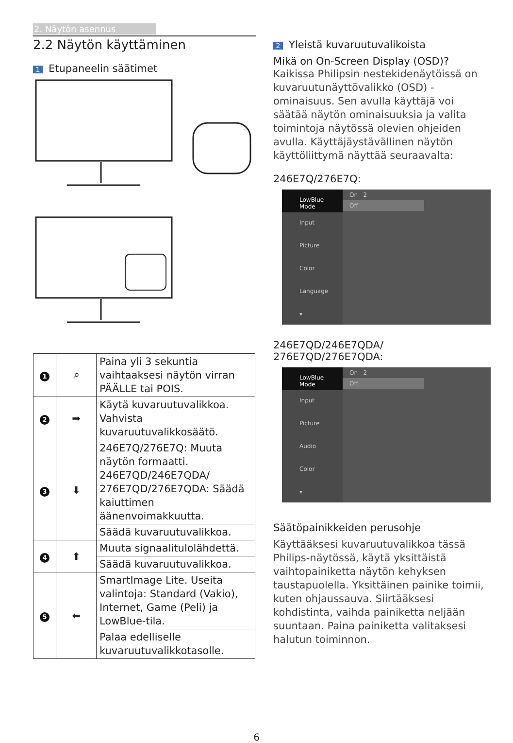2. Näytön asennus
2.2 Näytön käyttäminen
1 Etupaneelin säätimet
| 1 | ⌕ | Paina yli 3 sekuntia vaihtaaksesi näytön virran PÄÄLLE tai POIS. |
| 2 | ➡ | Käytä kuvaruutuvalikkoa. Vahvista kuvaruutuvalikkosäätö. |
| 3 | ⬇ | 246E7Q/276E7Q: Muuta näytön formaatti. 246E7QD/246E7QDA/ 276E7QD/276E7QDA: Säädä kaiuttimen äänenvoimakkuutta. |
| | | Säädä kuvaruutuvalikkoa. |
| 4 | ⬆ | Muuta signaalitulolähdettä. |
| | | Säädä kuvaruutuvalikkoa. |
| 5 | ⬅ | SmartImage Lite. Useita valintoja: Standard (Vakio), Internet, Game (Peli) ja LowBlue-tila. |
| | | Palaa edelliselle kuvaruutuvalikkotasolle. |
2 Yleistä kuvaruutuvalikoista
Mikä on On-Screen Display (OSD)?
Kaikissa Philipsin nestekidenäytöissä on kuvaruutunäyttövalikko (OSD) -ominaisuus. Sen avulla käyttäjä voi säätää näytön ominaisuuksia ja valita toimintoja näytössä olevien ohjeiden avulla. Käyttäjäystävällinen näytön käyttöliittymä näyttää seuraavalta:
246E7Q/276E7Q:
LowBlue Mode
Input
Picture
Color
Language
▾
On 2
Off
246E7QD/246E7QDA/
276E7QD/276E7QDA:
LowBlue Mode
Input
Picture
Audio
Color
▾
On 2
Off
Säätöpainikkeiden perusohje
Käyttääksesi kuvaruutuvalikkoa tässä Philips-näytössä, käytä yksittäistä vaihtopainiketta näytön kehyksen taustapuolella. Yksittäinen painike toimii, kuten ohjaussauva. Siirtääksesi kohdistinta, vaihda painiketta neljään suuntaan. Paina painiketta valitaksesi halutun toiminnon.
6